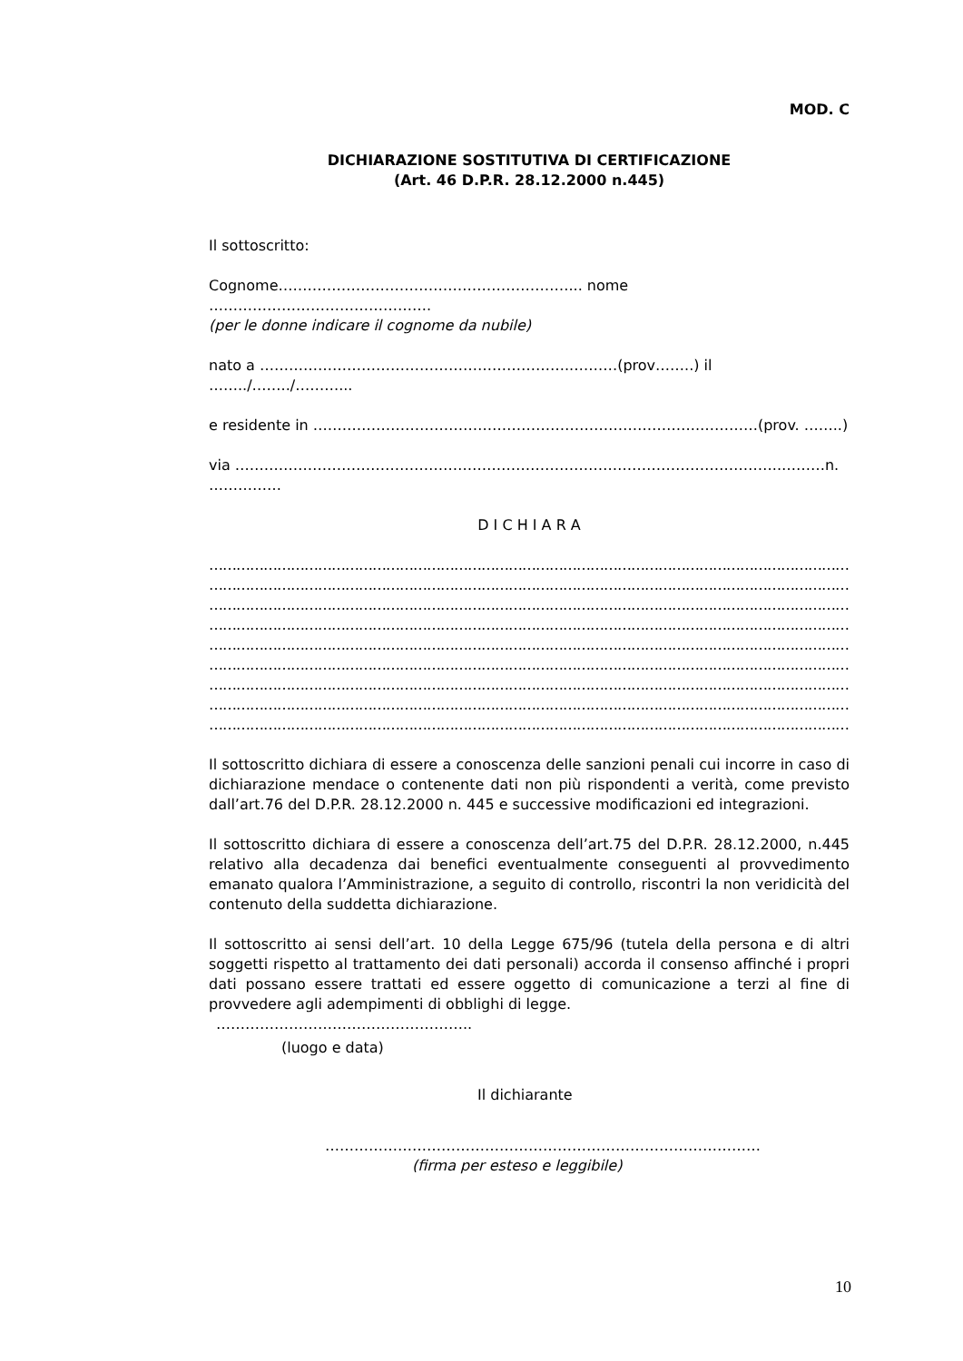MOD. C
DICHIARAZIONE SOSTITUTIVA DI CERTIFICAZIONE
(Art. 46 D.P.R. 28.12.2000 n.445)
Il sottoscritto:
Cognome……………………………………………………... nome ……………………………………….
(per le donne indicare il cognome da nubile)
nato a ………………………………………………………..………(prov……..) il ……../……../………...
e residente in ……………………………………………………………………..…………(prov. ……..)
via …………………………………………………………………………………………………..………n. ……………
D I C H I A R A
……………………………………………………………………………………………………………………………………………
……………………………………………………………………………………………………………………………………………
……………………………………………………………………………………………………………………………………………
……………………………………………………………………………………………………………………………………………
……………………………………………………………………………………………………………………………………………
……………………………………………………………………………………………………………………………………………
……………………………………………………………………………………………………………………………………………
……………………………………………………………………………………………………………………………………………
……………………………………………………………………………………………………………………………………………
Il sottoscritto dichiara di essere a conoscenza delle sanzioni penali cui incorre in caso di dichiarazione mendace o contenente dati non più rispondenti a verità, come previsto dall’art.76 del D.P.R. 28.12.2000 n. 445 e successive modificazioni ed integrazioni.
Il sottoscritto dichiara di essere a conoscenza dell’art.75 del D.P.R. 28.12.2000, n.445 relativo alla decadenza dai benefici eventualmente conseguenti al provvedimento emanato qualora l’Amministrazione, a seguito di controllo, riscontri la non veridicità del contenuto della suddetta dichiarazione.
Il sottoscritto ai sensi dell’art. 10 della Legge 675/96 (tutela della persona e di altri soggetti rispetto al trattamento dei dati personali) accorda il consenso affinché i propri dati possano essere trattati ed essere oggetto di comunicazione a terzi al fine di provvedere agli adempimenti di obblighi di legge.
……………………………………………..
(luogo e data)
Il dichiarante
………………………………………………………………………………
(firma per esteso e leggibile)
10